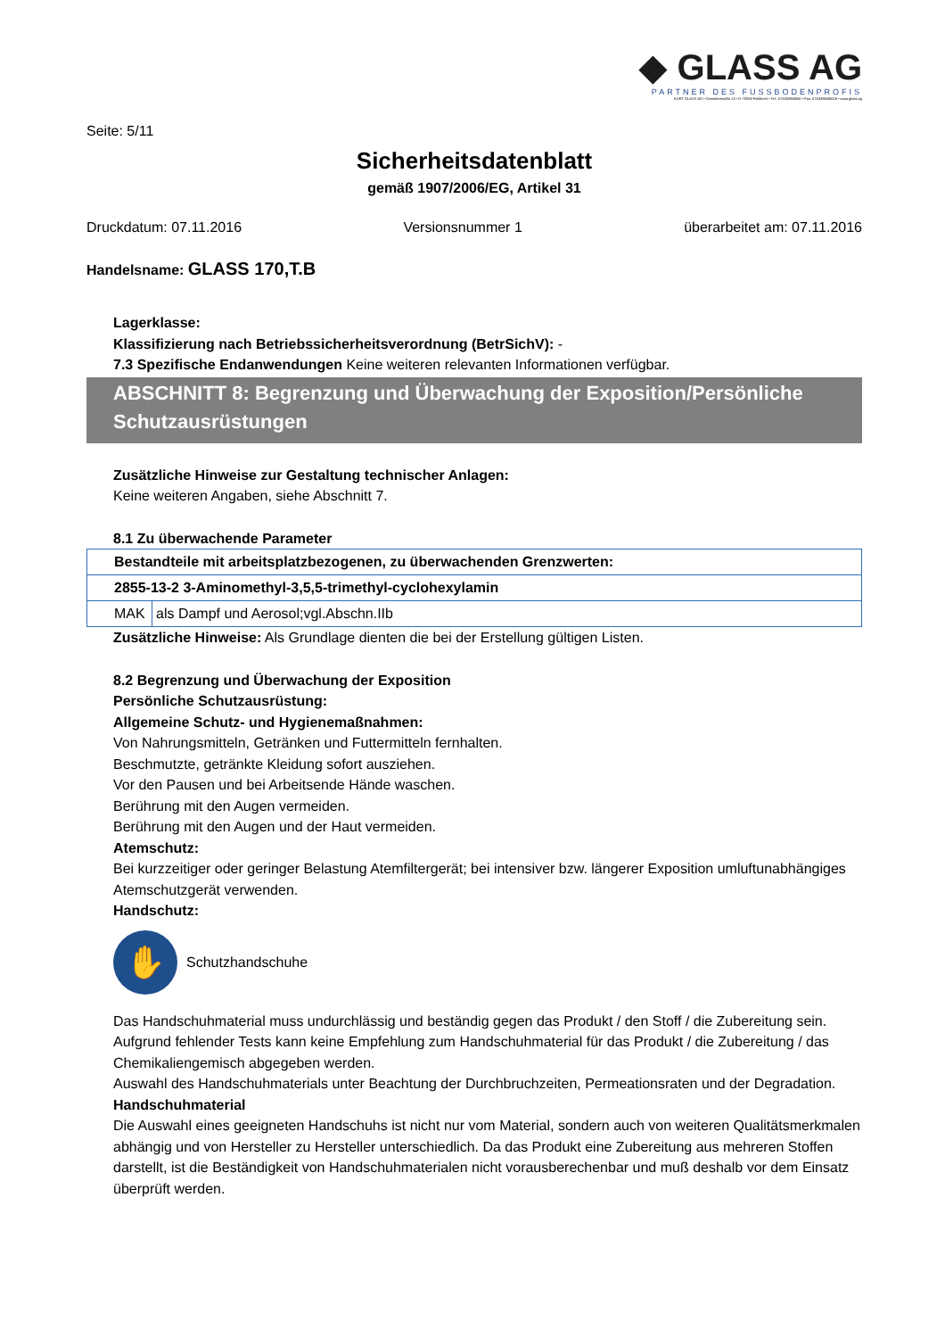◆ GLASS AG
PARTNER DES FUSSBODENPROFIS
KURT GLASS AG • Gewerbestraße 13 • D-79258 Feldkirch • Tel.: 07633/958060 • Fax: 07633/9580626 • www.glass.ag
Seite: 5/11
Sicherheitsdatenblatt
gemäß 1907/2006/EG, Artikel 31
Druckdatum: 07.11.2016 Versionsnummer 1 überarbeitet am: 07.11.2016
Handelsname: GLASS 170,T.B
Lagerklasse:
Klassifizierung nach Betriebssicherheitsverordnung (BetrSichV): -
7.3 Spezifische Endanwendungen Keine weiteren relevanten Informationen verfügbar.
ABSCHNITT 8: Begrenzung und Überwachung der Exposition/Persönliche Schutzausrüstungen
Zusätzliche Hinweise zur Gestaltung technischer Anlagen:
Keine weiteren Angaben, siehe Abschnitt 7.
8.1 Zu überwachende Parameter
| Bestandteile mit arbeitsplatzbezogenen, zu überwachenden Grenzwerten: | |
| 2855-13-2 3-Aminomethyl-3,5,5-trimethyl-cyclohexylamin | |
| MAK | als Dampf und Aerosol;vgl.Abschn.IIb |
Zusätzliche Hinweise: Als Grundlage dienten die bei der Erstellung gültigen Listen.
8.2 Begrenzung und Überwachung der Exposition
Persönliche Schutzausrüstung:
Allgemeine Schutz- und Hygienemaßnahmen:
Von Nahrungsmitteln, Getränken und Futtermitteln fernhalten.
Beschmutzte, getränkte Kleidung sofort ausziehen.
Vor den Pausen und bei Arbeitsende Hände waschen.
Berührung mit den Augen vermeiden.
Berührung mit den Augen und der Haut vermeiden.
Atemschutz:
Bei kurzzeitiger oder geringer Belastung Atemfiltergerät; bei intensiver bzw. längerer Exposition umluftunabhängiges Atemschutzgerät verwenden.
Handschutz:
✋
Schutzhandschuhe
Das Handschuhmaterial muss undurchlässig und beständig gegen das Produkt / den Stoff / die Zubereitung sein.
Aufgrund fehlender Tests kann keine Empfehlung zum Handschuhmaterial für das Produkt / die Zubereitung / das Chemikaliengemisch abgegeben werden.
Auswahl des Handschuhmaterials unter Beachtung der Durchbruchzeiten, Permeationsraten und der Degradation.
Handschuhmaterial
Die Auswahl eines geeigneten Handschuhs ist nicht nur vom Material, sondern auch von weiteren Qualitätsmerkmalen abhängig und von Hersteller zu Hersteller unterschiedlich. Da das Produkt eine Zubereitung aus mehreren Stoffen darstellt, ist die Beständigkeit von Handschuhmaterialen nicht vorausberechenbar und muß deshalb vor dem Einsatz überprüft werden.